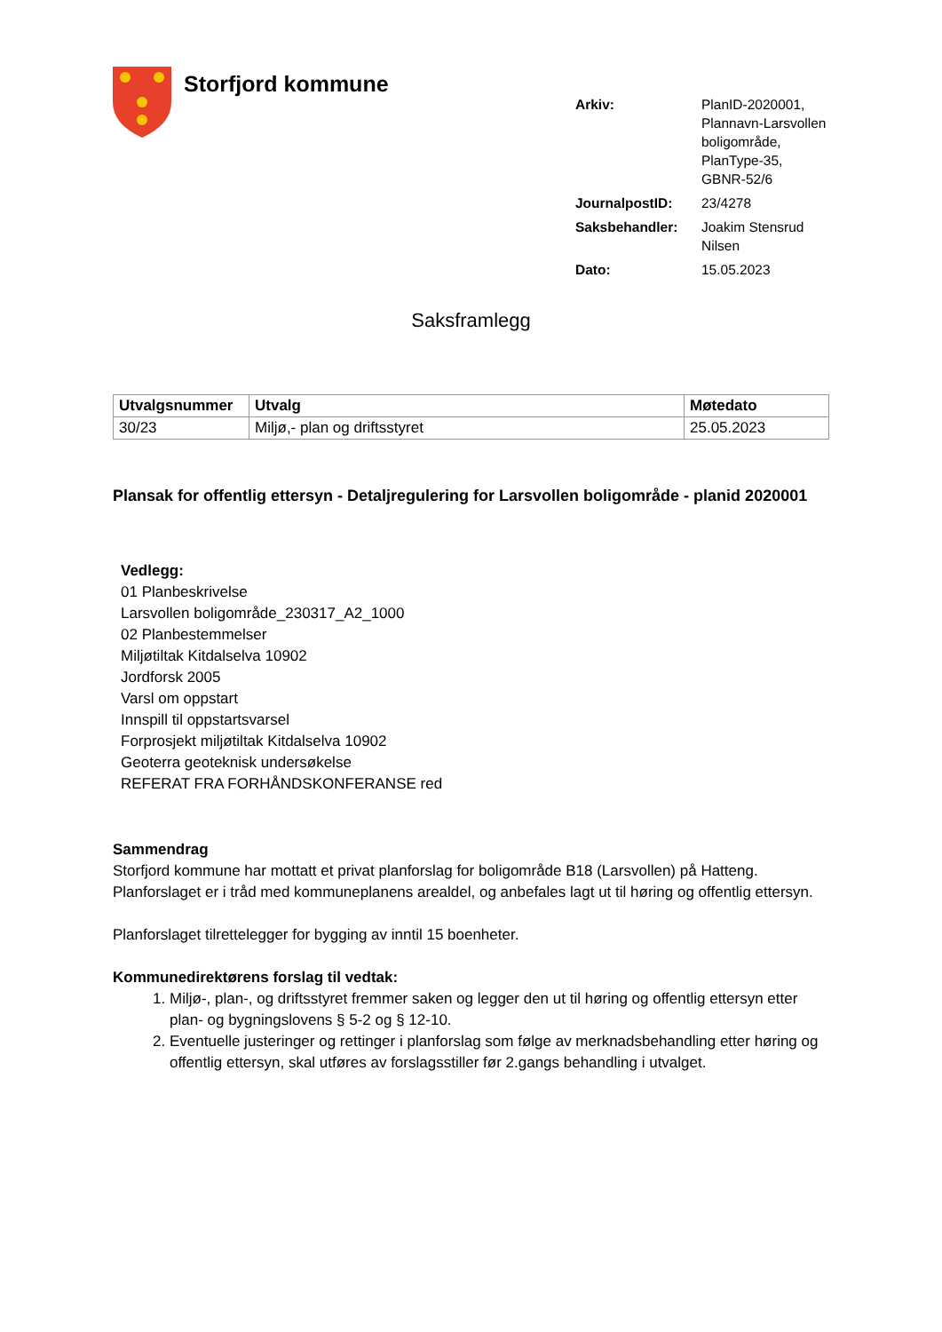Storfjord kommune
| Arkiv: | PlanID-2020001, Plannavn-Larsvollen boligområde, PlanType-35, GBNR-52/6 |
| JournalpostID: | 23/4278 |
| Saksbehandler: | Joakim Stensrud Nilsen |
| Dato: | 15.05.2023 |
Saksframlegg
| Utvalgsnummer | Utvalg | Møtedato |
| --- | --- | --- |
| 30/23 | Miljø,- plan og driftsstyret | 25.05.2023 |
Plansak for offentlig ettersyn - Detaljregulering for Larsvollen boligområde - planid 2020001
Vedlegg:
01 Planbeskrivelse
Larsvollen boligområde_230317_A2_1000
02 Planbestemmelser
Miljøtiltak Kitdalselva 10902
Jordforsk 2005
Varsl om oppstart
Innspill til oppstartsvarsel
Forprosjekt miljøtiltak Kitdalselva 10902
Geoterra geoteknisk undersøkelse
REFERAT FRA FORHÅNDSKONFERANSE red
Sammendrag
Storfjord kommune har mottatt et privat planforslag for boligområde B18 (Larsvollen) på Hatteng. Planforslaget er i tråd med kommuneplanens arealdel, og anbefales lagt ut til høring og offentlig ettersyn.
Planforslaget tilrettelegger for bygging av inntil 15 boenheter.
Kommunedirektørens forslag til vedtak:
1. Miljø-, plan-, og driftsstyret fremmer saken og legger den ut til høring og offentlig ettersyn etter plan- og bygningslovens § 5-2 og § 12-10.
2. Eventuelle justeringer og rettinger i planforslag som følge av merknadsbehandling etter høring og offentlig ettersyn, skal utføres av forslagsstiller før 2.gangs behandling i utvalget.